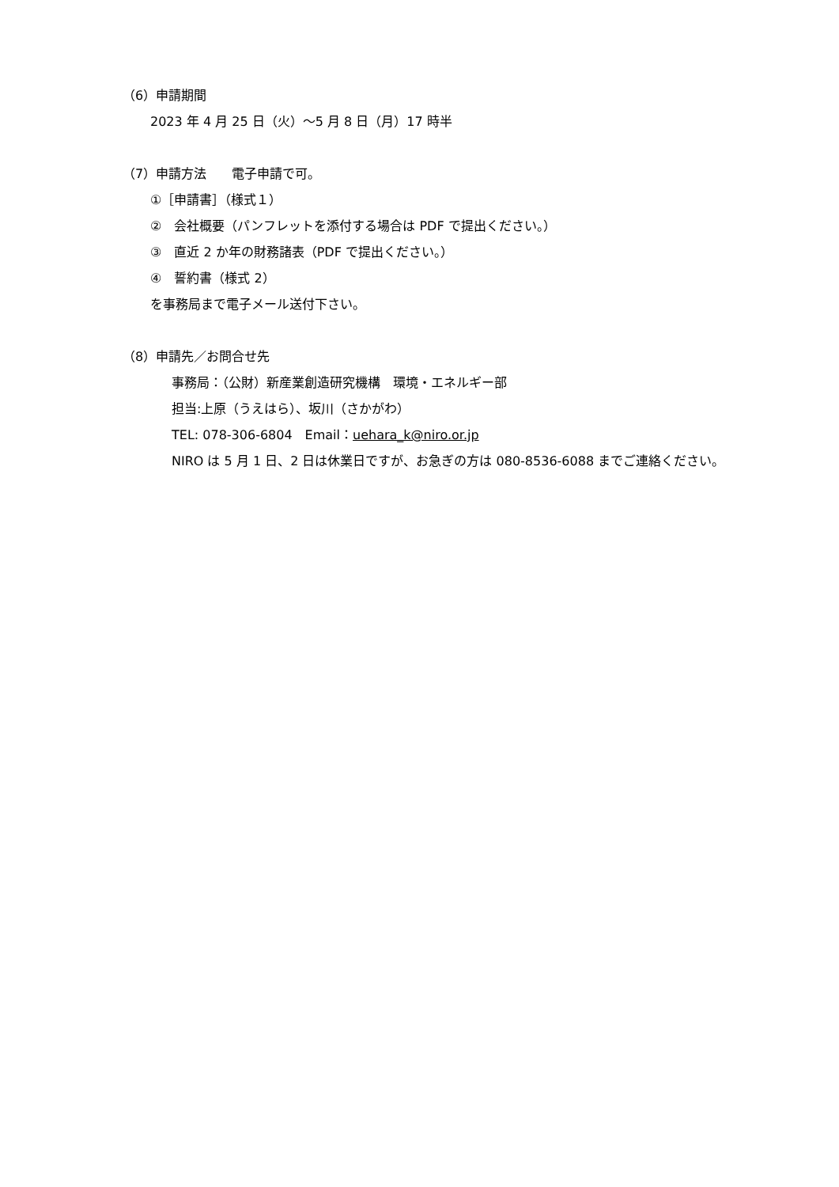（6）申請期間
2023 年 4 月 25 日（火）～5 月 8 日（月）17 時半
（7）申請方法　　電子申請で可。
①［申請書］（様式１）
②　会社概要（パンフレットを添付する場合は PDF で提出ください。）
③　直近 2 か年の財務諸表（PDF で提出ください。）
④　誓約書（様式 2）
を事務局まで電子メール送付下さい。
（8）申請先／お問合せ先
事務局：（公財）新産業創造研究機構　環境・エネルギー部
担当:上原（うえはら）、坂川（さかがわ）
TEL: 078-306-6804　Email：uehara_k@niro.or.jp
NIRO は 5 月 1 日、2 日は休業日ですが、お急ぎの方は 080-8536-6088 までご連絡ください。